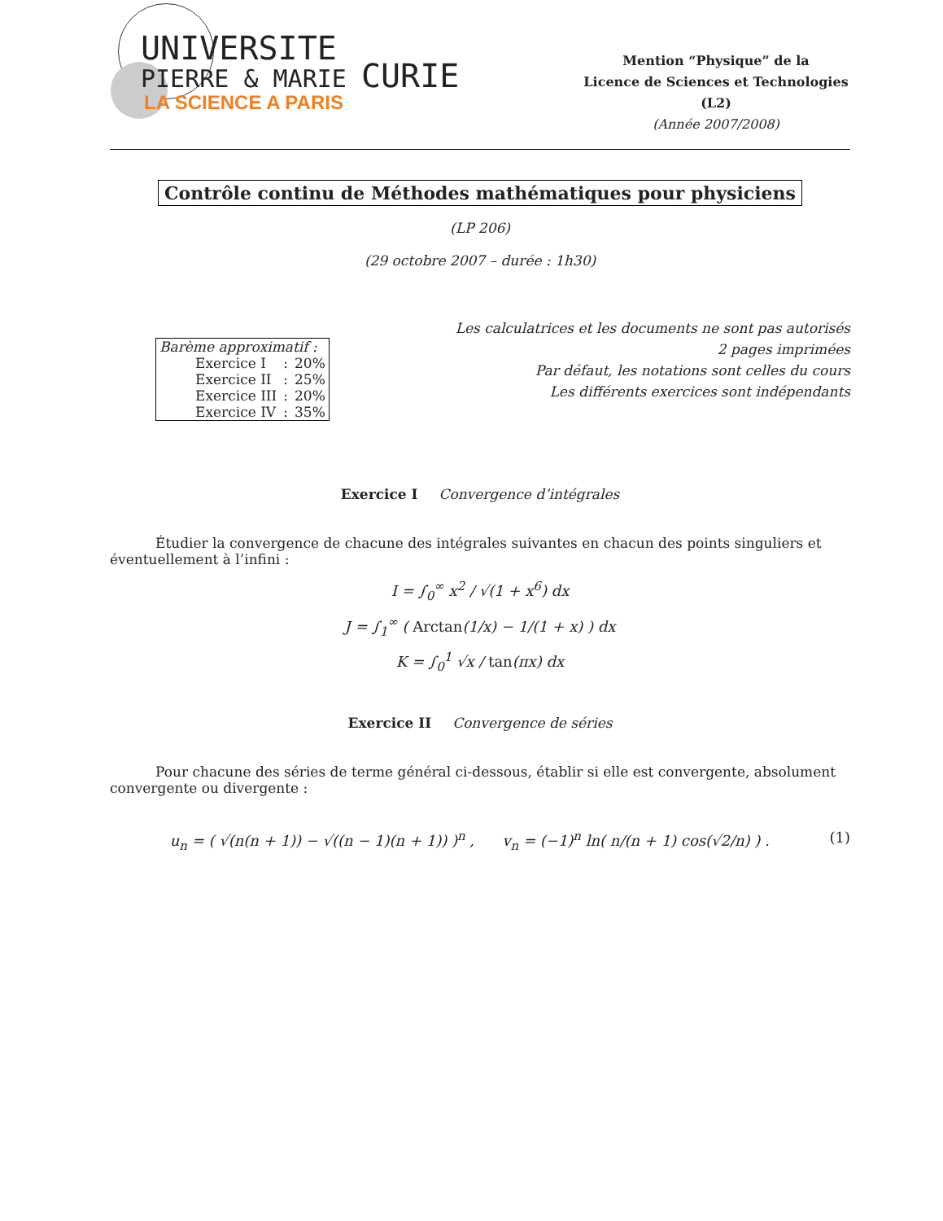UNIVERSITE
PIERRE & MARIE CURIE
LA SCIENCE A PARIS
Mention “Physique” de la
Licence de Sciences et Technologies
(L2)
(Année 2007/2008)
Contrôle continu de Méthodes mathématiques pour physiciens
(LP 206)
(29 octobre 2007 – durée : 1h30)
| Barème approximatif : | | |
| Exercice I | : | 20% |
| Exercice II | : | 25% |
| Exercice III | : | 20% |
| Exercice IV | : | 35% |
Les calculatrices et les documents ne sont pas autorisés
2 pages imprimées
Par défaut, les notations sont celles du cours
Les différents exercices sont indépendants
Exercice I Convergence d’intégrales
Étudier la convergence de chacune des intégrales suivantes en chacun des points singuliers et éventuellement à l’infini :
I = ∫<sub>0</sub><sup>∞</sup> x<sup>2</sup> / √(1 + x<sup>6</sup>) dx
J = ∫<sub>1</sub><sup>∞</sup> ( Arctan(1/x) − 1/(1 + x) ) dx
K = ∫<sub>0</sub><sup>1</sup> √x / tan(πx) dx
Exercice II Convergence de séries
Pour chacune des séries de terme général ci-dessous, établir si elle est convergente, absolument convergente ou divergente :
u<sub>n</sub> = ( √(n(n + 1)) − √((n − 1)(n + 1)) )<sup>n</sup> , v<sub>n</sub> = (−1)<sup>n</sup> ln( n/(n + 1) cos(√2/n) ) . (1)